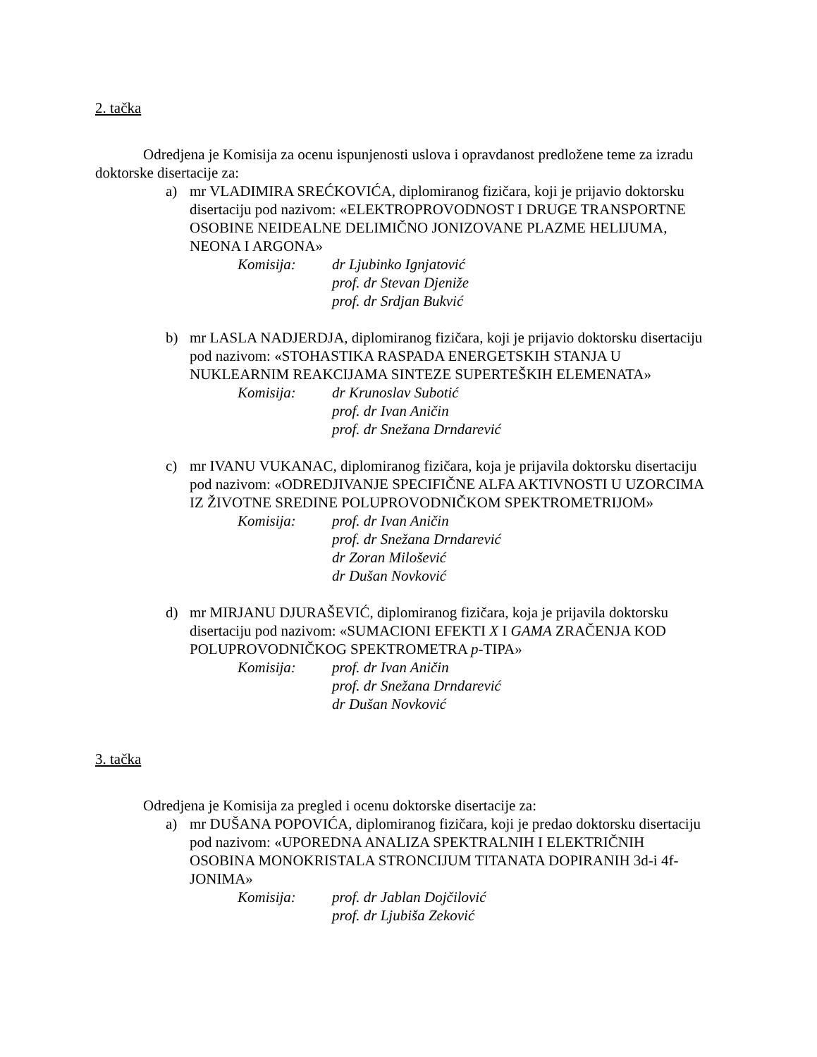2. tačka
Odredjena je Komisija za ocenu ispunjenosti uslova i opravdanost predložene teme za izradu doktorske disertacije za:
a) mr VLADIMIRA SREĆKOVIĆA, diplomiranog fizičara, koji je prijavio doktorsku disertaciju pod nazivom: «ELEKTROPROVODNOST I DRUGE TRANSPORTNE OSOBINE NEIDEALNE DELIMIČNO JONIZOVANE PLAZME HELIJUMA, NEONA I ARGONA»
Komisija: dr Ljubinko Ignjatović
prof. dr Stevan Djeniže
prof. dr Srdjan Bukvić
b) mr LASLA NADJERDJA, diplomiranog fizičara, koji je prijavio doktorsku disertaciju pod nazivom: «STOHASTIKA RASPADA ENERGETSKIH STANJA U NUKLEARNIM REAKCIJAMA SINTEZE SUPERTEŠKIH ELEMENATA»
Komisija: dr Krunoslav Subotić
prof. dr Ivan Aničin
prof. dr Snežana Drndarević
c) mr IVANU VUKANAC, diplomiranog fizičara, koja je prijavila doktorsku disertaciju pod nazivom: «ODREDJIVANJE SPECIFIČNE ALFA AKTIVNOSTI U UZORCIMA IZ ŽIVOTNE SREDINE POLUPROVODNIČKOM SPEKTROMETRIJOM»
Komisija: prof. dr Ivan Aničin
prof. dr Snežana Drndarević
dr Zoran Milošević
dr Dušan Novković
d) mr MIRJANU DJURAŠEVIĆ, diplomiranog fizičara, koja je prijavila doktorsku disertaciju pod nazivom: «SUMACIONI EFEKTI X I GAMA ZRAČENJA KOD POLUPROVODNIČKOG SPEKTROMETRA p-TIPA»
Komisija: prof. dr Ivan Aničin
prof. dr Snežana Drndarević
dr Dušan Novković
3. tačka
Odredjena je Komisija za pregled i ocenu doktorske disertacije za:
a) mr DUŠANA POPOVIĆA, diplomiranog fizičara, koji je predao doktorsku disertaciju pod nazivom: «UPOREDNA ANALIZA SPEKTRALNIH I ELEKTRIČNIH OSOBINA MONOKRISTALA STRONCIJUM TITANATA DOPIRANIH 3d-i 4f- JONIMA»
Komisija: prof. dr Jablan Dojčilović
prof. dr Ljubiša Zeković